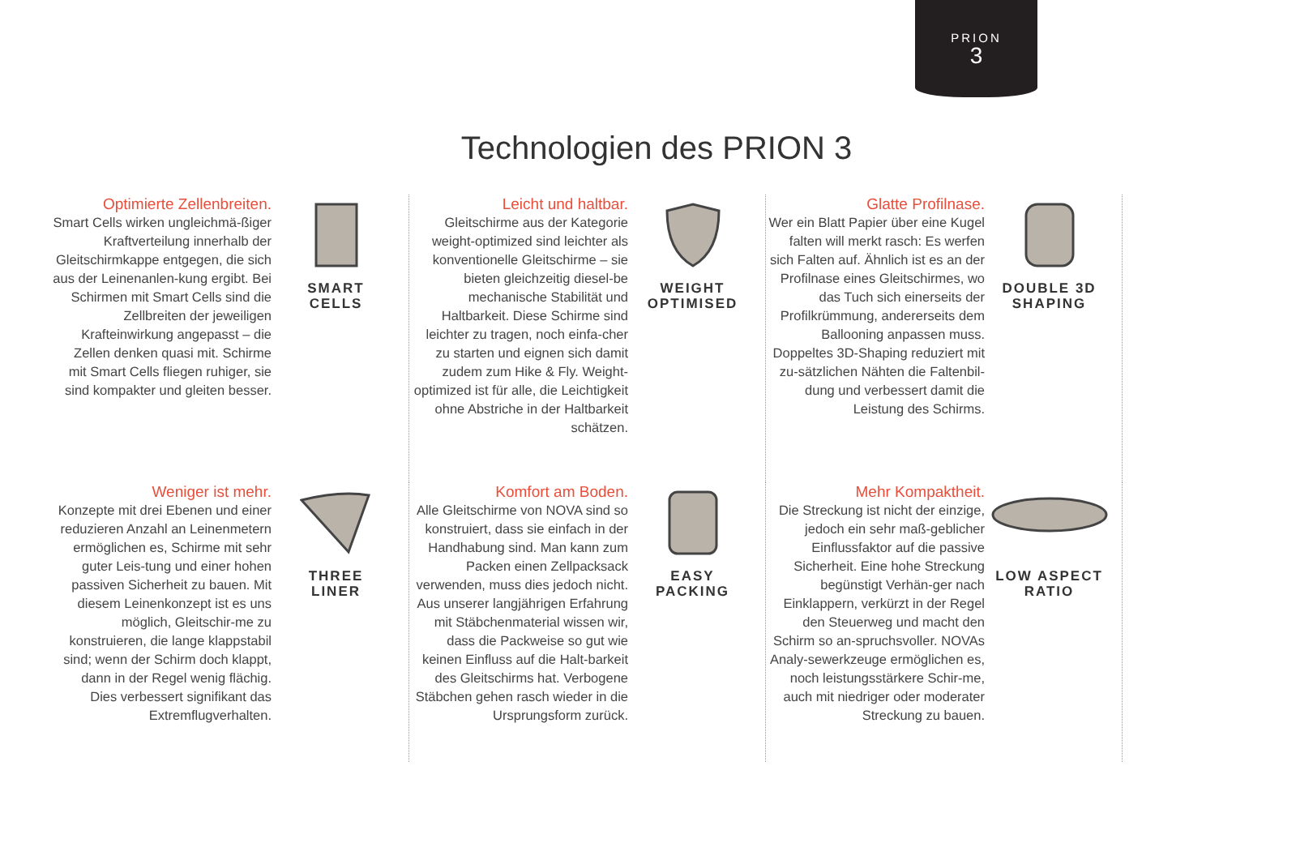PRION
3
Technologien des PRION 3
Optimierte Zellenbreiten.
Smart Cells wirken ungleichmä-ßiger Kraftverteilung innerhalb der Gleitschirmkappe entgegen, die sich aus der Leinenanlen-kung ergibt. Bei Schirmen mit Smart Cells sind die Zellbreiten der jeweiligen Krafteinwirkung angepasst – die Zellen denken quasi mit. Schirme mit Smart Cells fliegen ruhiger, sie sind kompakter und gleiten besser.
SMART
CELLS
Leicht und haltbar.
Gleitschirme aus der Kategorie weight-optimized sind leichter als konventionelle Gleitschirme – sie bieten gleichzeitig diesel-be mechanische Stabilität und Haltbarkeit. Diese Schirme sind leichter zu tragen, noch einfa-cher zu starten und eignen sich damit zudem zum Hike & Fly. Weight-optimized ist für alle, die Leichtigkeit ohne Abstriche in der Haltbarkeit schätzen.
WEIGHT
OPTIMISED
Glatte Profilnase.
Wer ein Blatt Papier über eine Kugel falten will merkt rasch: Es werfen sich Falten auf. Ähnlich ist es an der Profilnase eines Gleitschirmes, wo das Tuch sich einerseits der Profilkrümmung, andererseits dem Ballooning anpassen muss. Doppeltes 3D-Shaping reduziert mit zu-sätzlichen Nähten die Faltenbil-dung und verbessert damit die Leistung des Schirms.
DOUBLE 3D
SHAPING
Weniger ist mehr.
Konzepte mit drei Ebenen und einer reduzieren Anzahl an Leinenmetern ermöglichen es, Schirme mit sehr guter Leis-tung und einer hohen passiven Sicherheit zu bauen. Mit diesem Leinenkonzept ist es uns möglich, Gleitschir-me zu konstruieren, die lange klappstabil sind; wenn der Schirm doch klappt, dann in der Regel wenig flächig. Dies verbessert signifikant das Extremflugverhalten.
THREE
LINER
Komfort am Boden.
Alle Gleitschirme von NOVA sind so konstruiert, dass sie einfach in der Handhabung sind. Man kann zum Packen einen Zellpacksack verwenden, muss dies jedoch nicht. Aus unserer langjährigen Erfahrung mit Stäbchenmaterial wissen wir, dass die Packweise so gut wie keinen Einfluss auf die Halt-barkeit des Gleitschirms hat. Verbogene Stäbchen gehen rasch wieder in die Ursprungsform zurück.
EASY
PACKING
Mehr Kompaktheit.
Die Streckung ist nicht der einzige, jedoch ein sehr maß-geblicher Einflussfaktor auf die passive Sicherheit. Eine hohe Streckung begünstigt Verhän-ger nach Einklappern, verkürzt in der Regel den Steuerweg und macht den Schirm so an-spruchsvoller. NOVAs Analy-sewerkzeuge ermöglichen es, noch leistungsstärkere Schir-me, auch mit niedriger oder moderater Streckung zu bauen.
LOW ASPECT
RATIO